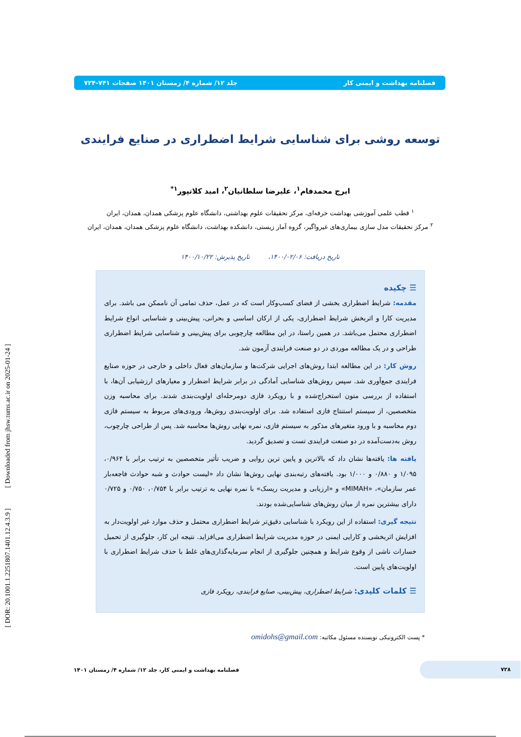فصلنامه بهداشت و ایمنی کار جلد ۱۲/ شماره ۴/ زمستان ۱۴۰۱ صفحات ۷۴۱-۷۲۴
توسعه روشی برای شناسایی شرایط اضطراری در صنایع فرایندی
ایرج محمدفام<sup>۱</sup>، علیرضا سلطانیان<sup>۲</sup>، امید کلاتپور<sup>۱*</sup>
<sup>۱</sup> قطب علمی آموزشی بهداشت حرفه‌ای، مرکز تحقیقات علوم بهداشتی، دانشگاه علوم پزشکی همدان، همدان، ایران
<sup>۲</sup> مرکز تحقیقات مدل سازی بیماری‌های غیرواگیر، گروه آمار زیستی، دانشکده بهداشت، دانشگاه علوم پزشکی همدان، همدان، ایران
تاریخ دریافت: ۱۴۰۰/۰۲/۰۶، تاریخ پذیرش: ۱۴۰۰/۱۰/۲۲
☰ چکیده
مقدمه: شرایط اضطراری بخشی از فضای کسب‌وکار است که در عمل، حذف تمامی آن ناممکن می باشد. برای مدیریت کارا و اثربخش شرایط اضطراری، یکی از ارکان اساسی و بحرانی، پیش‌بینی و شناسایی انواع شرایط اضطراری محتمل می‌باشد. در همین راستا، در این مطالعه چارچوبی برای پیش‌بینی و شناسایی شرایط اضطراری طراحی و در یک مطالعه موردی در دو صنعت فرایندی آزمون شد.
روش کار: در این مطالعه ابتدا روش‌های اجرایی شرکت‌ها و سازمان‌های فعال داخلی و خارجی در حوزه صنایع فرایندی جمع‌آوری شد. سپس روش‌های شناسایی آمادگی در برابر شرایط اضطرار و معیارهای ارزشیابی آن‌ها، با استفاده از بررسی متون استخراج‌شده و با رویکرد فازی دومرحله‌ای اولویت‌بندی شدند. برای محاسبه وزن متخصصین، از سیستم استنتاج فازی استفاده شد. برای اولویت‌بندی روش‌ها، ورودی‌های مربوط به سیستم فازی دوم محاسبه و با ورود متغیرهای مذکور به سیستم فازی، نمره نهایی روش‌ها محاسبه شد. پس از طراحی چارچوب، روش به‌دست‌آمده در دو صنعت فرایندی تست و تصدیق گردید.
یافته ها: یافته‌ها نشان داد که بالاترین و پایین ترین روایی و ضریب تأثیر متخصصین به ترتیب برابر با ۰/۹۶۴، ۱/۰۹۵ و ۰/۸۸۰ و ۱/۰۰۰ بود. یافته‌های رتبه‌بندی نهایی روش‌ها نشان داد «لیست حوادث و شبه حوادث فاجعه‌بار عمر سازمان»، «MIMAH» و «ارزیابی و مدیریت ریسک» با نمره نهایی به ترتیب برابر با ۰/۷۵۴، ۰/۷۵۰ و ۰/۷۲۵ دارای بیشترین نمره از میان روش‌های شناسایی‌شده بودند.
نتیجه گیری: استفاده از این رویکرد با شناسایی دقیق‌تر شرایط اضطراری محتمل و حذف موارد غیر اولویت‌دار به افزایش اثربخشی و کارایی ایمنی در حوزه مدیریت شرایط اضطراری می‌افزاید. نتیجه این کار، جلوگیری از تحمیل خسارات ناشی از وقوع شرایط و همچنین جلوگیری از انجام سرمایه‌گذاری‌های غلط با حذف شرایط اضطراری با اولویت‌های پایین است.
☰ کلمات کلیدی: شرایط اضطراری، پیش‌بینی، صنایع فرایندی، رویکرد فازی
* پست الکترونیکی نویسنده مسئول مکاتبه: omidohs@gmail.com
۷۲۸
فصلنامه بهداشت و ایمنی کار، جلد ۱۲/ شماره ۴/ زمستان ۱۴۰۱
[ DOR: 20.1001.1.2251807.1401.12.4.3.9 ] [ Downloaded from jhsw.tums.ac.ir on 2025-01-24 ]